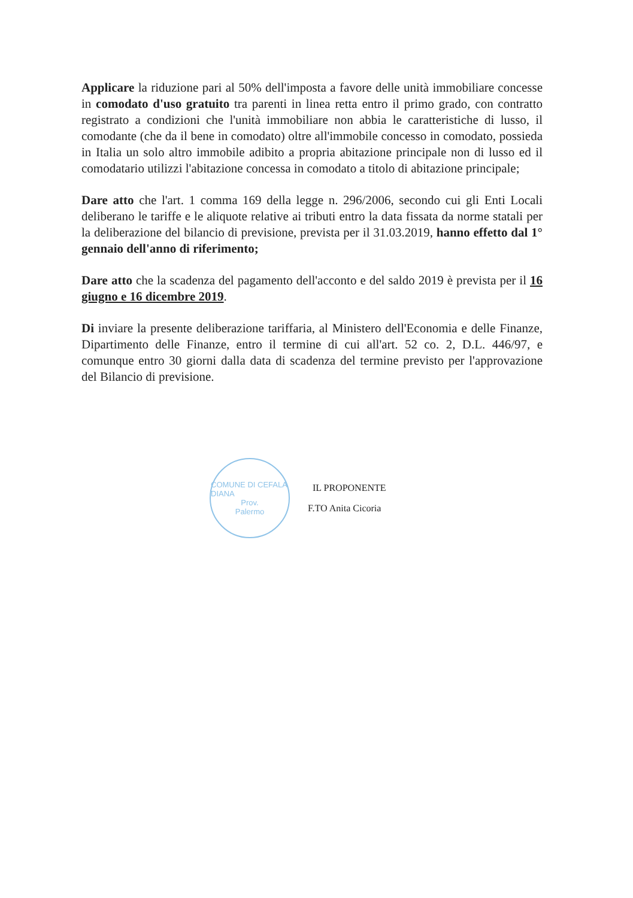Applicare la riduzione pari al 50% dell'imposta a favore delle unità immobiliare concesse in comodato d'uso gratuito tra parenti in linea retta entro il primo grado, con contratto registrato a condizioni che l'unità immobiliare non abbia le caratteristiche di lusso, il comodante (che da il bene in comodato) oltre all'immobile concesso in comodato, possieda in Italia un solo altro immobile adibito a propria abitazione principale non di lusso ed il comodatario utilizzi l'abitazione concessa in comodato a titolo di abitazione principale;
Dare atto che l'art. 1 comma 169 della legge n. 296/2006, secondo cui gli Enti Locali deliberano le tariffe e le aliquote relative ai tributi entro la data fissata da norme statali per la deliberazione del bilancio di previsione, prevista per il 31.03.2019, hanno effetto dal 1° gennaio dell'anno di riferimento;
Dare atto che la scadenza del pagamento dell'acconto e del saldo 2019 è prevista per il 16 giugno e 16 dicembre 2019.
Di inviare la presente deliberazione tariffaria, al Ministero dell'Economia e delle Finanze, Dipartimento delle Finanze, entro il termine di cui all'art. 52 co. 2, D.L. 446/97, e comunque entro 30 giorni dalla data di scadenza del termine previsto per l'approvazione del Bilancio di previsione.
COMUNE DI CEFALA DIANA
Prov.
Palermo
IL PROPONENTE
F.TO Anita Cicoria